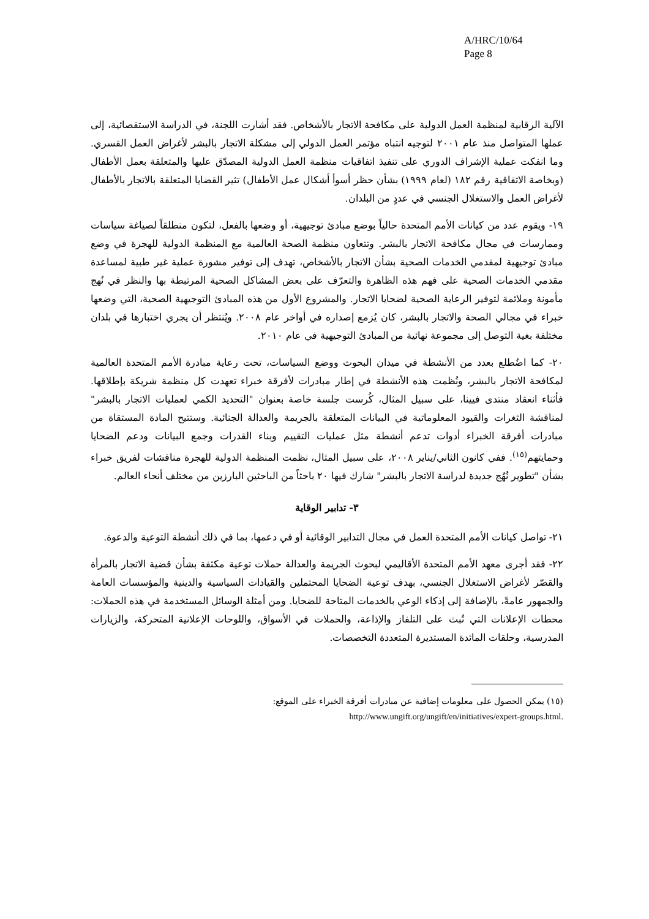A/HRC/10/64
Page 8
الآلية الرقابية لمنظمة العمل الدولية على مكافحة الاتجار بالأشخاص. فقد أشارت اللجنة، في الدراسة الاستقصائية، إلى عملها المتواصل منذ عام ٢٠٠١ لتوجيه انتباه مؤتمر العمل الدولي إلى مشكلة الاتجار بالبشر لأغراض العمل القسري. وما انفكت عملية الإشراف الدوري على تنفيذ اتفاقيات منظمة العمل الدولية المصدّق عليها والمتعلقة بعمل الأطفال (وبخاصة الاتفاقية رقم ١٨٢ (لعام ١٩٩٩) بشأن حظر أسوأ أشكال عمل الأطفال) تثير القضايا المتعلقة بالاتجار بالأطفال لأغراض العمل والاستغلال الجنسي في عددٍ من البلدان.
١٩- ويقوم عدد من كيانات الأمم المتحدة حالياً بوضع مبادئ توجيهية، أو وضعها بالفعل، لتكون منطلقاً لصياغة سياسات وممارسات في مجال مكافحة الاتجار بالبشر. وتتعاون منظمة الصحة العالمية مع المنظمة الدولية للهجرة في وضع مبادئ توجيهية لمقدمي الخدمات الصحية بشأن الاتجار بالأشخاص، تهدف إلى توفير مشورة عملية غير طبية لمساعدة مقدمي الخدمات الصحية على فهم هذه الظاهرة والتعرّف على بعض المشاكل الصحية المرتبطة بها والنظر في نُهج مأمونة وملائمة لتوفير الرعاية الصحية لضحايا الاتجار. والمشروع الأول من هذه المبادئ التوجيهية الصحية، التي وضعها خبراء في مجالي الصحة والاتجار بالبشر، كان يُزمع إصداره في أواخر عام ٢٠٠٨. ويُنتظر أن يجري اختبارها في بلدان مختلفة بغية التوصل إلى مجموعة نهائية من المبادئ التوجيهية في عام ٢٠١٠.
٢٠- كما اضُطلع بعدد من الأنشطة في ميدان البحوث ووضع السياسات، تحت رعاية مبادرة الأمم المتحدة العالمية لمكافحة الاتجار بالبشر، ونُظمت هذه الأنشطة في إطار مبادرات لأفرقة خبراء تعهدت كل منظمة شريكة بإطلاقها. فأثناء انعقاد منتدى فيينا، على سبيل المثال، كُرست جلسة خاصة بعنوان "التحديد الكمي لعمليات الاتجار بالبشر" لمناقشة الثغرات والقيود المعلوماتية في البيانات المتعلقة بالجريمة والعدالة الجنائية. وستتيح المادة المستقاة من مبادرات أفرقة الخبراء أدوات تدعم أنشطة مثل عمليات التقييم وبناء القدرات وجمع البيانات ودعم الضحايا وحمايتهم<sup>(١٥)</sup>. ففي كانون الثاني/يناير ٢٠٠٨، على سبيل المثال، نظمت المنظمة الدولية للهجرة مناقشات لفريق خبراء بشأن "تطوير نُهُج جديدة لدراسة الاتجار بالبشر" شارك فيها ٢٠ باحثاً من الباحثين البارزين من مختلف أنحاء العالم.
٣- تدابير الوقاية
٢١- تواصل كيانات الأمم المتحدة العمل في مجال التدابير الوقائية أو في دعمها، بما في ذلك أنشطة التوعية والدعوة.
٢٢- فقد أجرى معهد الأمم المتحدة الأقاليمي لبحوث الجريمة والعدالة حملات توعية مكثفة بشأن قضية الاتجار بالمرأة والقصّر لأغراض الاستغلال الجنسي، بهدف توعية الضحايا المحتملين والقيادات السياسية والدينية والمؤسسات العامة والجمهور عامةً، بالإضافة إلى إذكاء الوعي بالخدمات المتاحة للضحايا. ومن أمثلة الوسائل المستخدمة في هذه الحملات: محطات الإعلانات التي تُبث على التلفاز والإذاعة، والحملات في الأسواق، واللوحات الإعلانية المتحركة، والزيارات المدرسية، وحلقات المائدة المستديرة المتعددة التخصصات.
(١٥) يمكن الحصول على معلومات إضافية عن مبادرات أفرقة الخبراء على الموقع:
http://www.ungift.org/ungift/en/initiatives/expert-groups.html.